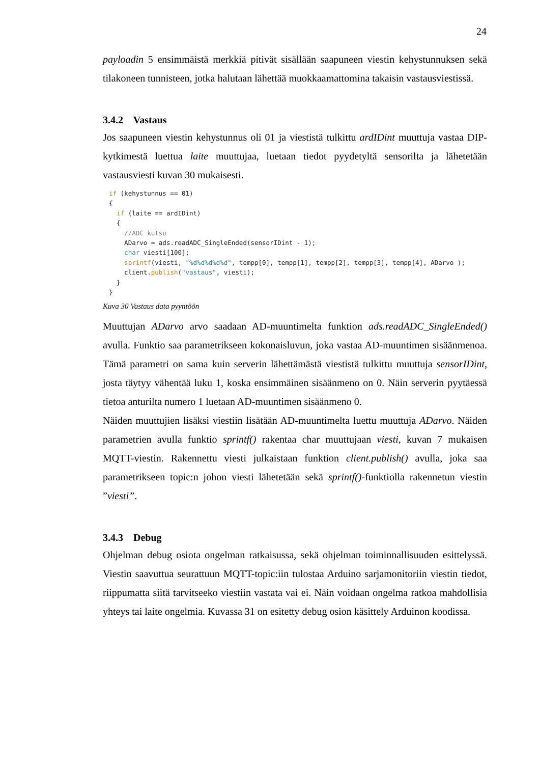24
payloadin 5 ensimmäistä merkkiä pitivät sisällään saapuneen viestin kehystunnuksen sekä tilakoneen tunnisteen, jotka halutaan lähettää muokkaamattomina takaisin vastaus­viestissä.
3.4.2 Vastaus
Jos saapuneen viestin kehystunnus oli 01 ja viestistä tulkittu ardIDint muuttuja vastaa DIP-kytkimestä luettua laite muuttujaa, luetaan tiedot pyydetyltä sensorilta ja lähetetään vastausviesti kuvan 30 mukaisesti.
if (kehystunnus == 01)
{
  if (laite == ardIDint)
  {
    //ADC kutsu
    ADarvo = ads.readADC_SingleEnded(sensorIDint - 1);
    char viesti[100];
    sprintf(viesti, "%d%d%d%d%d", tempp[0], tempp[1], tempp[2], tempp[3], tempp[4], ADarvo );
    client.publish("vastaus", viesti);
  }
}
Kuva 30 Vastaus data pyyntöön
Muuttujan ADarvo arvo saadaan AD-muuntimelta funktion ads.readADC_SingleEnded() avulla. Funktio saa parametrikseen kokonaisluvun, joka vastaa AD-muuntimen sisään­menoa. Tämä parametri on sama kuin serverin lähettämästä viestistä tulkittu muuttuja sensorIDint, josta täytyy vähentää luku 1, koska ensimmäinen sisäänmeno on 0. Näin serverin pyytäessä tietoa anturilta numero 1 luetaan AD-muuntimen sisäänmeno 0.
Näiden muuttujien lisäksi viestiin lisätään AD-muuntimelta luettu muuttuja ADarvo. Näi­den parametrien avulla funktio sprintf() rakentaa char muuttujaan viesti, kuvan 7 mukai­sen MQTT-viestin. Rakennettu viesti julkaistaan funktion client.publish() avulla, joka saa parametrikseen topic:n johon viesti lähetetään sekä sprintf()-funktiolla rakennetun viestin ”viesti”.
3.4.3 Debug
Ohjelman debug osiota ongelman ratkaisussa, sekä ohjelman toiminnallisuuden esitte­lyssä. Viestin saavuttua seurattuun MQTT-topic:iin tulostaa Arduino sarjamonitoriin viestin tiedot, riippumatta siitä tarvitseeko viestiin vastata vai ei. Näin voidaan ongelma ratkoa mahdollisia yhteys tai laite ongelmia. Kuvassa 31 on esitetty debug osion käsittely Arduinon koodissa.